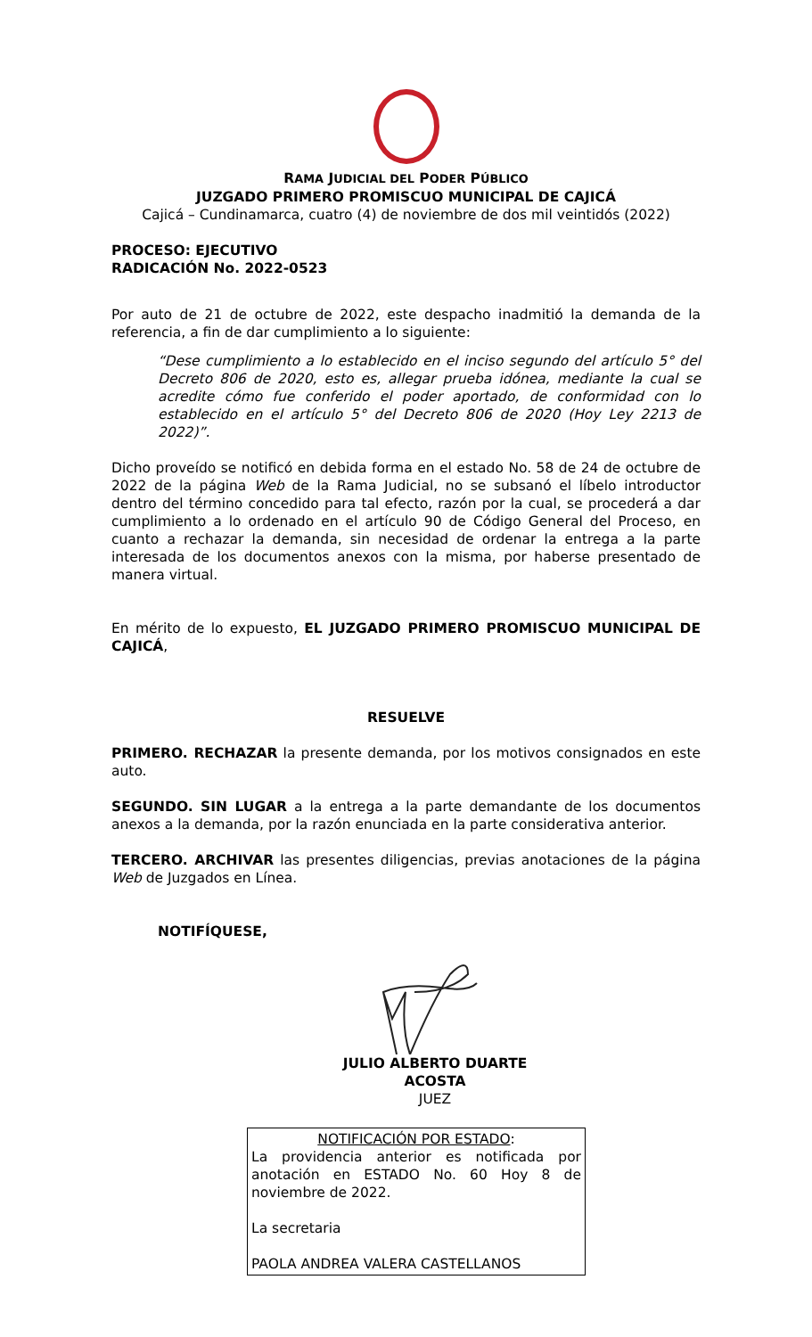RAMA JUDICIAL DEL PODER PÚBLICO
JUZGADO PRIMERO PROMISCUO MUNICIPAL DE CAJICÁ
Cajicá – Cundinamarca, cuatro (4) de noviembre de dos mil veintidós (2022)
PROCESO: EJECUTIVO
RADICACIÓN No. 2022-0523
Por auto de 21 de octubre de 2022, este despacho inadmitió la demanda de la referencia, a fin de dar cumplimiento a lo siguiente:
“Dese cumplimiento a lo establecido en el inciso segundo del artículo 5° del Decreto 806 de 2020, esto es, allegar prueba idónea, mediante la cual se acredite cómo fue conferido el poder aportado, de conformidad con lo establecido en el artículo 5° del Decreto 806 de 2020 (Hoy Ley 2213 de 2022)”.
Dicho proveído se notificó en debida forma en el estado No. 58 de 24 de octubre de 2022 de la página Web de la Rama Judicial, no se subsanó el líbelo introductor dentro del término concedido para tal efecto, razón por la cual, se procederá a dar cumplimiento a lo ordenado en el artículo 90 de Código General del Proceso, en cuanto a rechazar la demanda, sin necesidad de ordenar la entrega a la parte interesada de los documentos anexos con la misma, por haberse presentado de manera virtual.
En mérito de lo expuesto, EL JUZGADO PRIMERO PROMISCUO MUNICIPAL DE CAJICÁ,
RESUELVE
PRIMERO. RECHAZAR la presente demanda, por los motivos consignados en este auto.
SEGUNDO. SIN LUGAR a la entrega a la parte demandante de los documentos anexos a la demanda, por la razón enunciada en la parte considerativa anterior.
TERCERO. ARCHIVAR las presentes diligencias, previas anotaciones de la página Web de Juzgados en Línea.
NOTIFÍQUESE,
JULIO ALBERTO DUARTE ACOSTA
JUEZ
NOTIFICACIÓN POR ESTADO:
La providencia anterior es notificada por anotación en ESTADO No. 60 Hoy 8 de noviembre de 2022.
La secretaria
PAOLA ANDREA VALERA CASTELLANOS